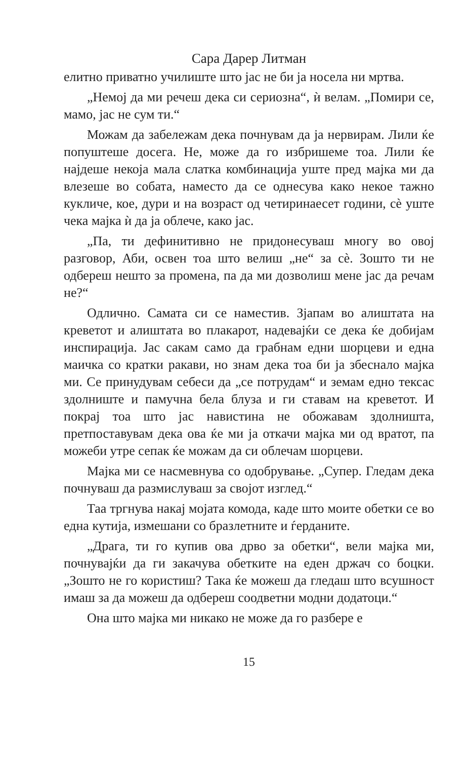Сара Дарер Литман
елитно приватно училиште што јас не би ја носела ни мртва.
„Немој да ми речеш дека си сериозна“, ѝ велам. „Помири се, мамо, јас не сум ти.“
Можам да забележам дека почнувам да ја нервирам. Лили ќе попуштеше досега. Не, може да го избришеме тоа. Лили ќе најдеше некоја мала слатка комбинација уште пред мајка ми да влезеше во собата, наместо да се однесува како некое тажно кукличе, кое, дури и на возраст од четиринаесет години, сè уште чека мајка ѝ да ја облече, како јас.
„Па, ти дефинитивно не придонесуваш многу во овој разговор, Аби, освен тоа што велиш „не“ за сè. Зошто ти не одбереш нешто за промена, па да ми дозволиш мене јас да речам не?“
Одлично. Самата си се наместив. Зјапам во алиштата на креветот и алиштата во плакарот, надевајќи се дека ќе добијам инспирација. Јас сакам само да грабнам едни шорцеви и една маичка со кратки ракави, но знам дека тоа би ја збеснало мајка ми. Се принудувам себеси да „се потрудам“ и земам едно тексас здолниште и памучна бела блуза и ги ставам на креветот. И покрај тоа што јас навистина не обожавам здолништа, претпоставувам дека ова ќе ми ја откачи мајка ми од вратот, па можеби утре сепак ќе можам да си облечам шорцеви.
Мајка ми се насмевнува со одобрување. „Супер. Гледам дека почнуваш да размислуваш за својот изглед.“
Таа тргнува накај мојата комода, каде што моите обетки се во една кутија, измешани со бразлетните и ѓерданите.
„Драга, ти го купив ова дрво за обетки“, вели мајка ми, почнувајќи да ги закачува обетките на еден држач со боцки. „Зошто не го користиш? Така ќе можеш да гледаш што всушност имаш за да можеш да одбереш соодветни модни додатоци.“
Она што мајка ми никако не може да го разбере е
15